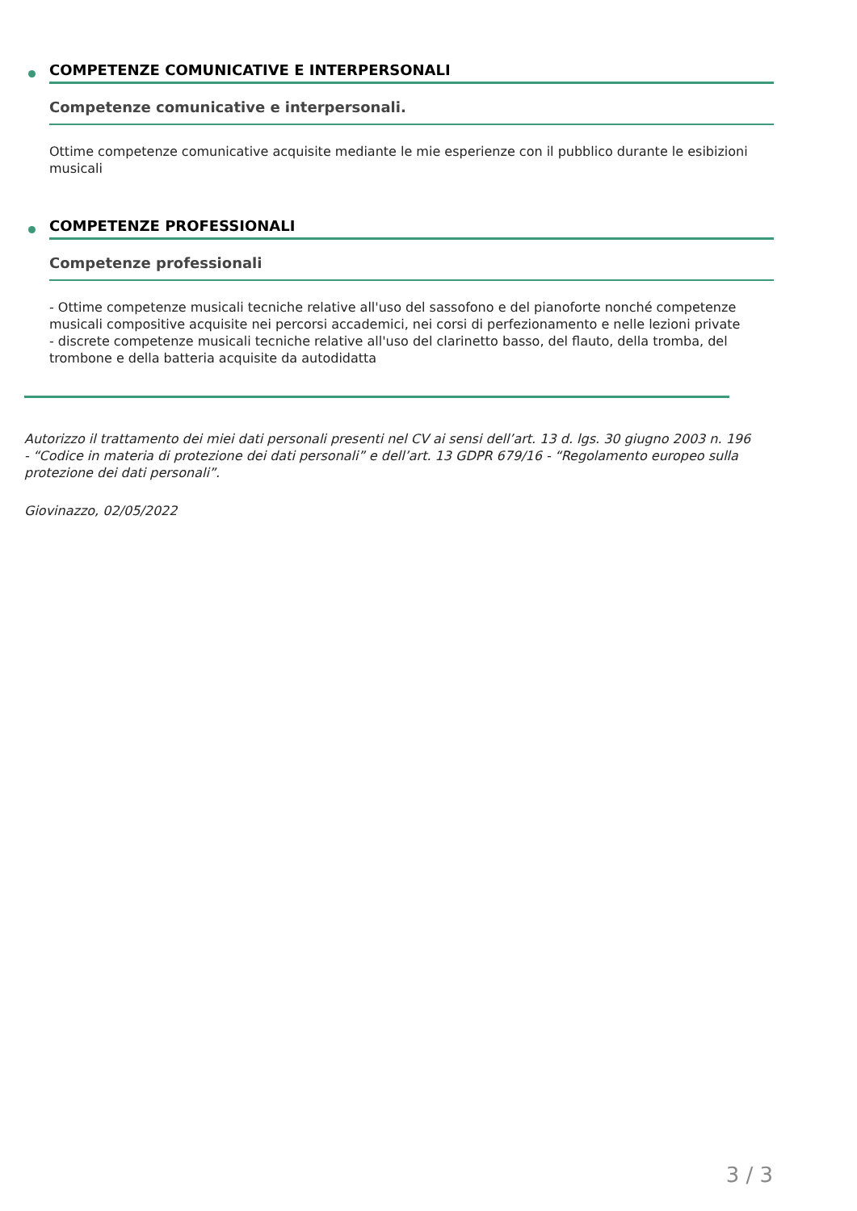COMPETENZE COMUNICATIVE E INTERPERSONALI
Competenze comunicative e interpersonali.
Ottime competenze comunicative acquisite mediante le mie esperienze con il pubblico durante le esibizioni musicali
COMPETENZE PROFESSIONALI
Competenze professionali
- Ottime competenze musicali tecniche relative all'uso del sassofono e del pianoforte nonché competenze musicali compositive acquisite nei percorsi accademici, nei corsi di perfezionamento e nelle lezioni private
- discrete competenze musicali tecniche relative all'uso del clarinetto basso, del flauto, della tromba, del trombone e della batteria acquisite da autodidatta
Autorizzo il trattamento dei miei dati personali presenti nel CV ai sensi dell’art. 13 d. lgs. 30 giugno 2003 n. 196 - “Codice in materia di protezione dei dati personali” e dell’art. 13 GDPR 679/16 - “Regolamento europeo sulla protezione dei dati personali”.
Giovinazzo, 02/05/2022
3 / 3